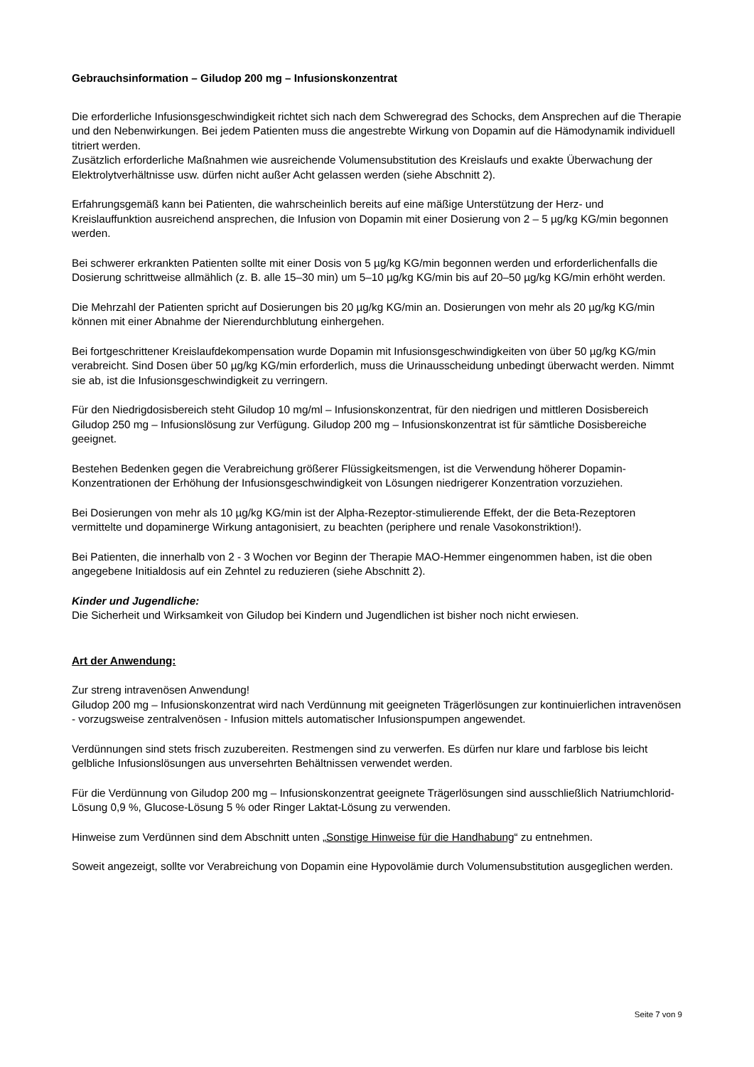Gebrauchsinformation – Giludop 200 mg – Infusionskonzentrat
Die erforderliche Infusionsgeschwindigkeit richtet sich nach dem Schweregrad des Schocks, dem Ansprechen auf die Therapie und den Nebenwirkungen. Bei jedem Patienten muss die angestrebte Wirkung von Dopamin auf die Hämodynamik individuell titriert werden.
Zusätzlich erforderliche Maßnahmen wie ausreichende Volumensubstitution des Kreislaufs und exakte Überwachung der Elektrolytverhältnisse usw. dürfen nicht außer Acht gelassen werden (siehe Abschnitt 2).
Erfahrungsgemäß kann bei Patienten, die wahrscheinlich bereits auf eine mäßige Unterstützung der Herz- und Kreislauffunktion ausreichend ansprechen, die Infusion von Dopamin mit einer Dosierung von 2 – 5 µg/kg KG/min begonnen werden.
Bei schwerer erkrankten Patienten sollte mit einer Dosis von 5 µg/kg KG/min begonnen werden und erforderlichenfalls die Dosierung schrittweise allmählich (z. B. alle 15–30 min) um 5–10 µg/kg KG/min bis auf 20–50 µg/kg KG/min erhöht werden.
Die Mehrzahl der Patienten spricht auf Dosierungen bis 20 µg/kg KG/min an. Dosierungen von mehr als 20 µg/kg KG/min können mit einer Abnahme der Nierendurchblutung einhergehen.
Bei fortgeschrittener Kreislaufdekompensation wurde Dopamin mit Infusionsgeschwindigkeiten von über 50 µg/kg KG/min verabreicht. Sind Dosen über 50 µg/kg KG/min erforderlich, muss die Urinausscheidung unbedingt überwacht werden. Nimmt sie ab, ist die Infusionsgeschwindigkeit zu verringern.
Für den Niedrigdosisbereich steht Giludop 10 mg/ml – Infusionskonzentrat, für den niedrigen und mittleren Dosisbereich Giludop 250 mg – Infusionslösung zur Verfügung. Giludop 200 mg – Infusionskonzentrat ist für sämtliche Dosisbereiche geeignet.
Bestehen Bedenken gegen die Verabreichung größerer Flüssigkeitsmengen, ist die Verwendung höherer Dopamin-Konzentrationen der Erhöhung der Infusionsgeschwindigkeit von Lösungen niedrigerer Konzentration vorzuziehen.
Bei Dosierungen von mehr als 10 µg/kg KG/min ist der Alpha-Rezeptor-stimulierende Effekt, der die Beta-Rezeptoren vermittelte und dopaminerge Wirkung antagonisiert, zu beachten (periphere und renale Vasokonstriktion!).
Bei Patienten, die innerhalb von 2 - 3 Wochen vor Beginn der Therapie MAO-Hemmer eingenommen haben, ist die oben angegebene Initialdosis auf ein Zehntel zu reduzieren (siehe Abschnitt 2).
Kinder und Jugendliche:
Die Sicherheit und Wirksamkeit von Giludop bei Kindern und Jugendlichen ist bisher noch nicht erwiesen.
Art der Anwendung:
Zur streng intravenösen Anwendung!
Giludop 200 mg – Infusionskonzentrat wird nach Verdünnung mit geeigneten Trägerlösungen zur kontinuierlichen intravenösen - vorzugsweise zentralvenösen - Infusion mittels automatischer Infusionspumpen angewendet.
Verdünnungen sind stets frisch zuzubereiten. Restmengen sind zu verwerfen. Es dürfen nur klare und farblose bis leicht gelbliche Infusionslösungen aus unversehrten Behältnissen verwendet werden.
Für die Verdünnung von Giludop 200 mg – Infusionskonzentrat geeignete Trägerlösungen sind ausschließlich Natriumchlorid-Lösung 0,9 %, Glucose-Lösung 5 % oder Ringer Laktat-Lösung zu verwenden.
Hinweise zum Verdünnen sind dem Abschnitt unten „Sonstige Hinweise für die Handhabung“ zu entnehmen.
Soweit angezeigt, sollte vor Verabreichung von Dopamin eine Hypovolämie durch Volumensubstitution ausgeglichen werden.
Seite 7 von 9